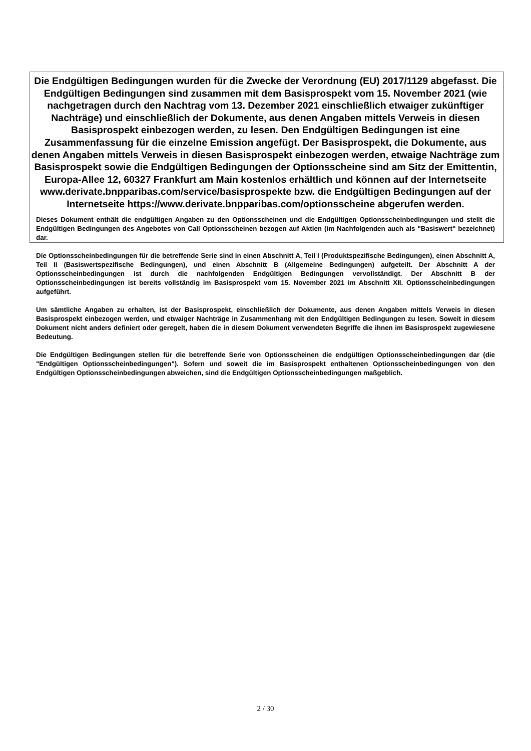Die Endgültigen Bedingungen wurden für die Zwecke der Verordnung (EU) 2017/1129 abgefasst. Die Endgültigen Bedingungen sind zusammen mit dem Basisprospekt vom 15. November 2021 (wie nachgetragen durch den Nachtrag vom 13. Dezember 2021 einschließlich etwaiger zukünftiger Nachträge) und einschließlich der Dokumente, aus denen Angaben mittels Verweis in diesen Basisprospekt einbezogen werden, zu lesen. Den Endgültigen Bedingungen ist eine Zusammenfassung für die einzelne Emission angefügt. Der Basisprospekt, die Dokumente, aus denen Angaben mittels Verweis in diesen Basisprospekt einbezogen werden, etwaige Nachträge zum Basisprospekt sowie die Endgültigen Bedingungen der Optionsscheine sind am Sitz der Emittentin, Europa-Allee 12, 60327 Frankfurt am Main kostenlos erhältlich und können auf der Internetseite www.derivate.bnpparibas.com/service/basisprospekte bzw. die Endgültigen Bedingungen auf der Internetseite https://www.derivate.bnpparibas.com/optionsscheine abgerufen werden.
Dieses Dokument enthält die endgültigen Angaben zu den Optionsscheinen und die Endgültigen Optionsscheinbedingungen und stellt die Endgültigen Bedingungen des Angebotes von Call Optionsscheinen bezogen auf Aktien (im Nachfolgenden auch als "Basiswert" bezeichnet) dar.
Die Optionsscheinbedingungen für die betreffende Serie sind in einen Abschnitt A, Teil I (Produktspezifische Bedingungen), einen Abschnitt A, Teil II (Basiswertspezifische Bedingungen), und einen Abschnitt B (Allgemeine Bedingungen) aufgeteilt. Der Abschnitt A der Optionsscheinbedingungen ist durch die nachfolgenden Endgültigen Bedingungen vervollständigt. Der Abschnitt B der Optionsscheinbedingungen ist bereits vollständig im Basisprospekt vom 15. November 2021 im Abschnitt XII. Optionsscheinbedingungen aufgeführt.
Um sämtliche Angaben zu erhalten, ist der Basisprospekt, einschließlich der Dokumente, aus denen Angaben mittels Verweis in diesen Basisprospekt einbezogen werden, und etwaiger Nachträge in Zusammenhang mit den Endgültigen Bedingungen zu lesen. Soweit in diesem Dokument nicht anders definiert oder geregelt, haben die in diesem Dokument verwendeten Begriffe die ihnen im Basisprospekt zugewiesene Bedeutung.
Die Endgültigen Bedingungen stellen für die betreffende Serie von Optionsscheinen die endgültigen Optionsscheinbedingungen dar (die "Endgültigen Optionsscheinbedingungen"). Sofern und soweit die im Basisprospekt enthaltenen Optionsscheinbedingungen von den Endgültigen Optionsscheinbedingungen abweichen, sind die Endgültigen Optionsscheinbedingungen maßgeblich.
2 / 30